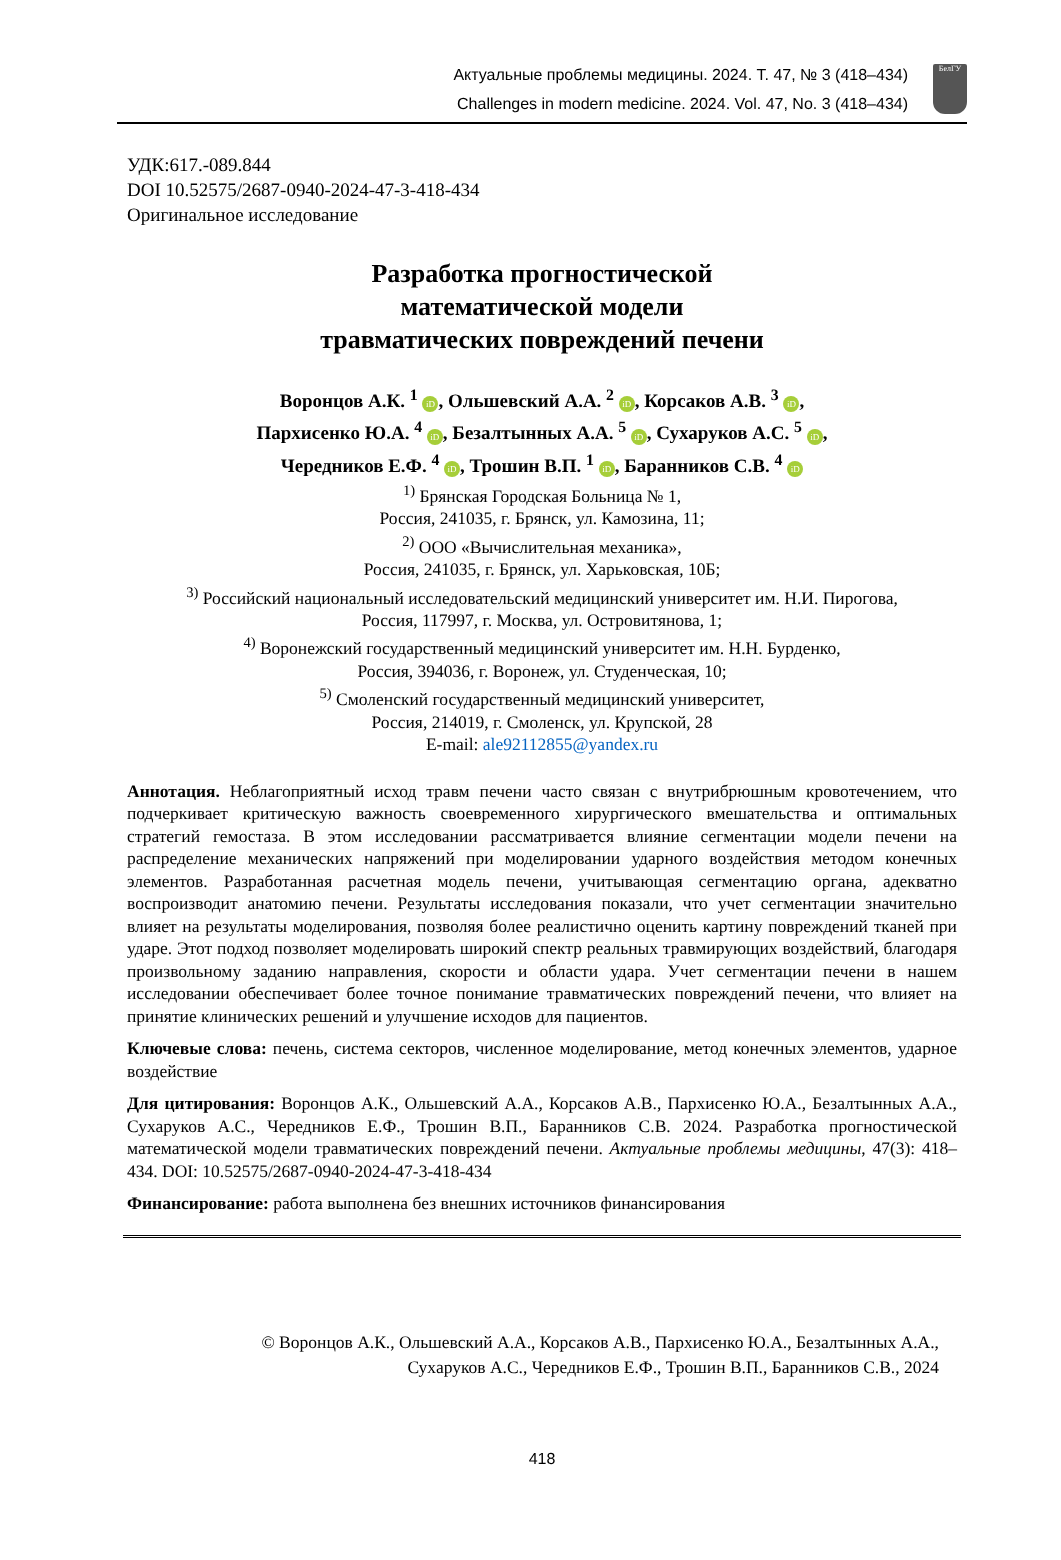Актуальные проблемы медицины. 2024. Т. 47, № 3 (418–434)
Challenges in modern medicine. 2024. Vol. 47, No. 3 (418–434)
БелГУ
УДК:617.-089.844
DOI 10.52575/2687-0940-2024-47-3-418-434
Оригинальное исследование
Разработка прогностической
математической модели
травматических повреждений печени
Воронцов А.К. <sup>1</sup> iD, Ольшевский А.А. <sup>2</sup> iD, Корсаков А.В. <sup>3</sup> iD,
Пархисенко Ю.А. <sup>4</sup> iD, Безалтынных А.А. <sup>5</sup> iD, Сухаруков А.С. <sup>5</sup> iD,
Чередников Е.Ф. <sup>4</sup> iD, Трошин В.П. <sup>1</sup> iD, Баранников С.В. <sup>4</sup> iD
<sup>1)</sup> Брянская Городская Больница № 1,
Россия, 241035, г. Брянск, ул. Камозина, 11;
<sup>2)</sup> ООО «Вычислительная механика»,
Россия, 241035, г. Брянск, ул. Харьковская, 10Б;
<sup>3)</sup> Российский национальный исследовательский медицинский университет им. Н.И. Пирогова,
Россия, 117997, г. Москва, ул. Островитянова, 1;
<sup>4)</sup> Воронежский государственный медицинский университет им. Н.Н. Бурденко,
Россия, 394036, г. Воронеж, ул. Студенческая, 10;
<sup>5)</sup> Смоленский государственный медицинский университет,
Россия, 214019, г. Смоленск, ул. Крупской, 28
E-mail: ale92112855@yandex.ru
Аннотация. Неблагоприятный исход травм печени часто связан с внутрибрюшным кровотечением, что подчеркивает критическую важность своевременного хирургического вмешательства и оптимальных стратегий гемостаза. В этом исследовании рассматривается влияние сегментации модели печени на распределение механических напряжений при моделировании ударного воздействия методом конечных элементов. Разработанная расчетная модель печени, учитывающая сегментацию органа, адекватно воспроизводит анатомию печени. Результаты исследования показали, что учет сегментации значительно влияет на результаты моделирования, позволяя более реалистично оценить картину повреждений тканей при ударе. Этот подход позволяет моделировать широкий спектр реальных травмирующих воздействий, благодаря произвольному заданию направления, скорости и области удара. Учет сегментации печени в нашем исследовании обеспечивает более точное понимание травматических повреждений печени, что влияет на принятие клинических решений и улучшение исходов для пациентов.
Ключевые слова: печень, система секторов, численное моделирование, метод конечных элементов, ударное воздействие
Для цитирования: Воронцов А.К., Ольшевский А.А., Корсаков А.В., Пархисенко Ю.А., Безалтынных А.А., Сухаруков А.С., Чередников Е.Ф., Трошин В.П., Баранников С.В. 2024. Разработка прогностической математической модели травматических повреждений печени. Актуальные проблемы медицины, 47(3): 418–434. DOI: 10.52575/2687-0940-2024-47-3-418-434
Финансирование: работа выполнена без внешних источников финансирования
© Воронцов А.К., Ольшевский А.А., Корсаков А.В., Пархисенко Ю.А., Безалтынных А.А.,
Сухаруков А.С., Чередников Е.Ф., Трошин В.П., Баранников С.В., 2024
418